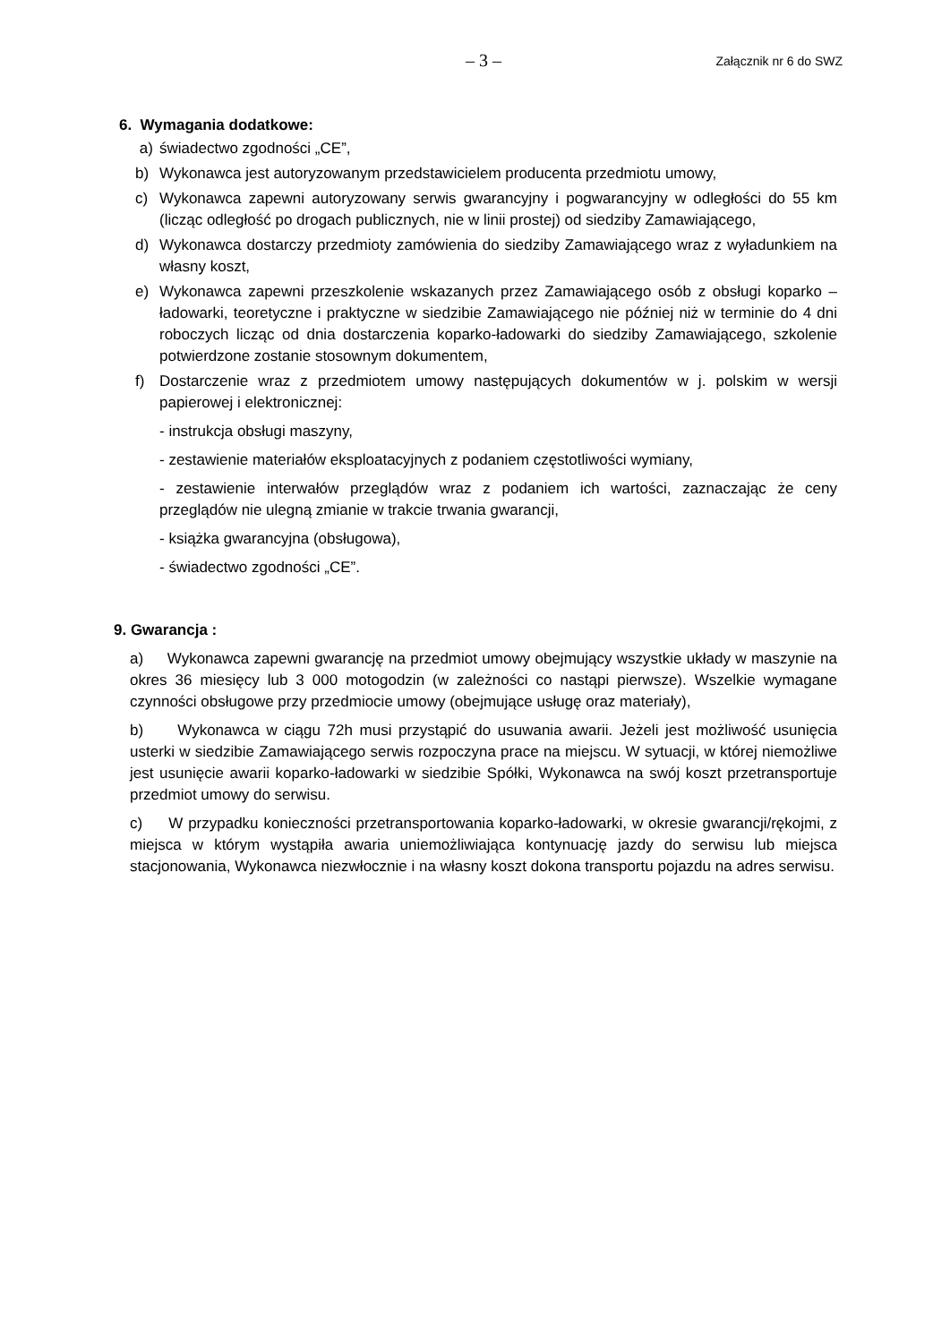– 3 – Załącznik nr 6 do SWZ
6. Wymagania dodatkowe:
a) świadectwo zgodności „CE”,
b) Wykonawca jest autoryzowanym przedstawicielem producenta przedmiotu umowy,
c) Wykonawca zapewni autoryzowany serwis gwarancyjny i pogwarancyjny w odległości do 55 km (licząc odległość po drogach publicznych, nie w linii prostej) od siedziby Zamawiającego,
d) Wykonawca dostarczy przedmioty zamówienia do siedziby Zamawiającego wraz z wyładunkiem na własny koszt,
e) Wykonawca zapewni przeszkolenie wskazanych przez Zamawiającego osób z obsługi koparko – ładowarki, teoretyczne i praktyczne w siedzibie Zamawiającego nie później niż w terminie do 4 dni roboczych licząc od dnia dostarczenia koparko-ładowarki do siedziby Zamawiającego, szkolenie potwierdzone zostanie stosownym dokumentem,
f) Dostarczenie wraz z przedmiotem umowy następujących dokumentów w j. polskim w wersji papierowej i elektronicznej:
- instrukcja obsługi maszyny,
- zestawienie materiałów eksploatacyjnych z podaniem częstotliwości wymiany,
- zestawienie interwałów przeglądów wraz z podaniem ich wartości, zaznaczając że ceny przeglądów nie ulegną zmianie w trakcie trwania gwarancji,
- książka gwarancyjna (obsługowa),
- świadectwo zgodności „CE”.
9. Gwarancja :
a) Wykonawca zapewni gwarancję na przedmiot umowy obejmujący wszystkie układy w maszynie na okres 36 miesięcy lub 3 000 motogodzin (w zależności co nastąpi pierwsze). Wszelkie wymagane czynności obsługowe przy przedmiocie umowy (obejmujące usługę oraz materiały),
b) Wykonawca w ciągu 72h musi przystąpić do usuwania awarii. Jeżeli jest możliwość usunięcia usterki w siedzibie Zamawiającego serwis rozpoczyna prace na miejscu. W sytuacji, w której niemożliwe jest usunięcie awarii koparko-ładowarki w siedzibie Spółki, Wykonawca na swój koszt przetransportuje przedmiot umowy do serwisu.
c) W przypadku konieczności przetransportowania koparko-ładowarki, w okresie gwarancji/rękojmi, z miejsca w którym wystąpiła awaria uniemożliwiająca kontynuację jazdy do serwisu lub miejsca stacjonowania, Wykonawca niezwłocznie i na własny koszt dokona transportu pojazdu na adres serwisu.